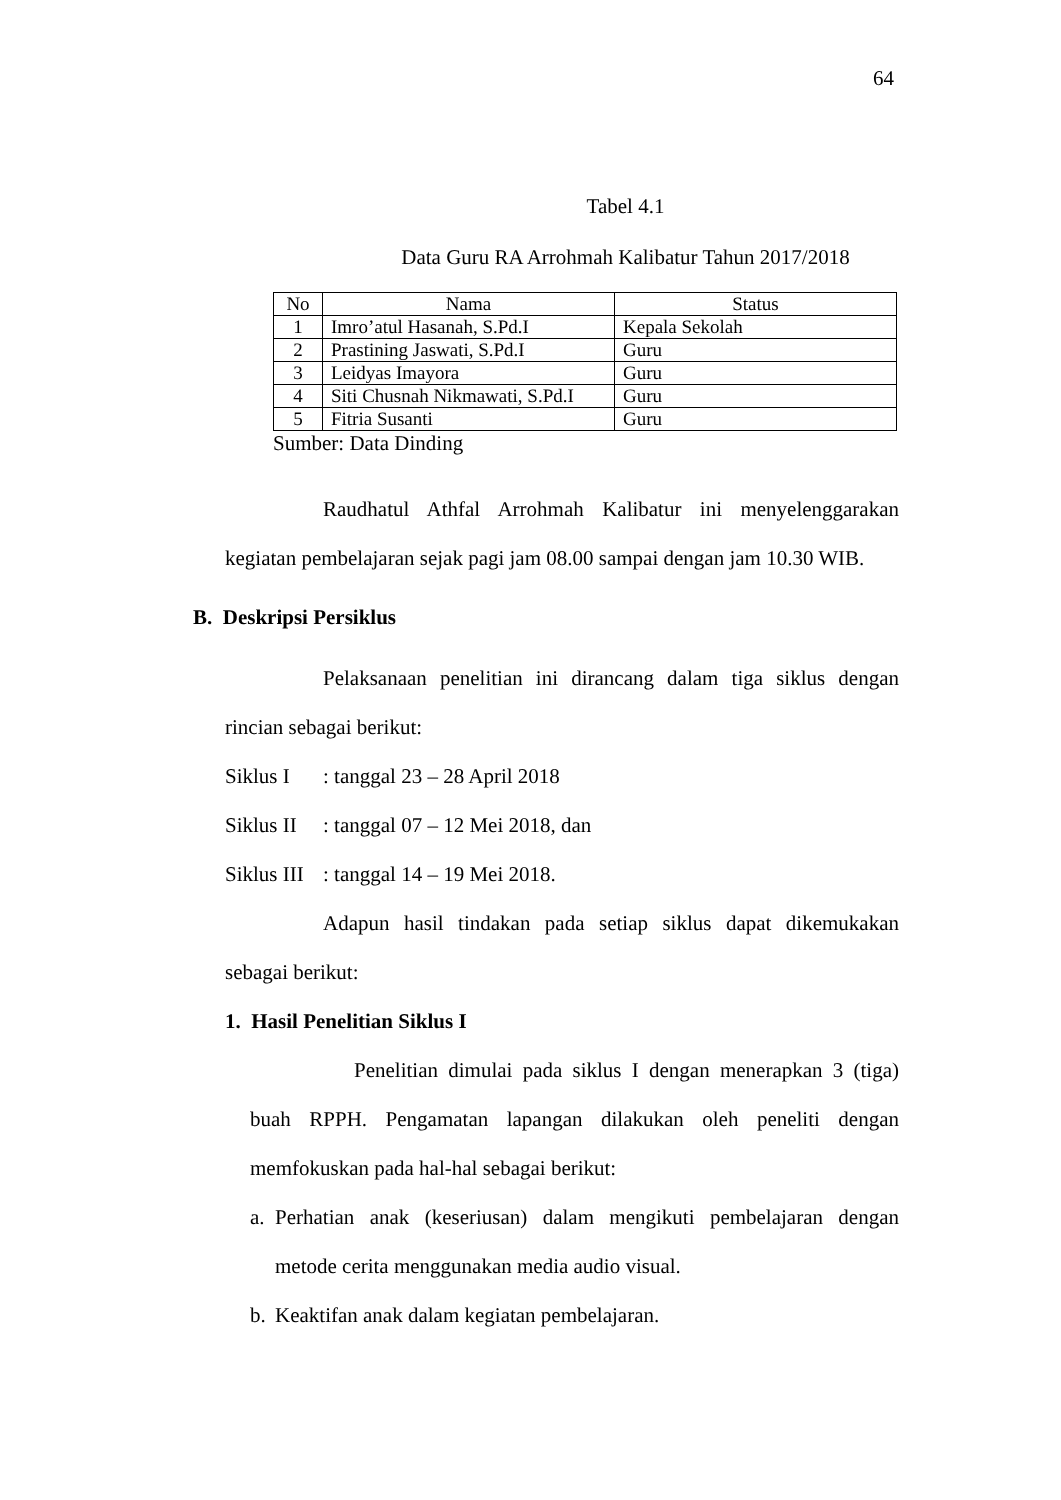64
Tabel 4.1
Data Guru RA Arrohmah Kalibatur Tahun 2017/2018
| No | Nama | Status |
| --- | --- | --- |
| 1 | Imro’atul Hasanah, S.Pd.I | Kepala Sekolah |
| 2 | Prastining Jaswati, S.Pd.I | Guru |
| 3 | Leidyas Imayora | Guru |
| 4 | Siti Chusnah Nikmawati, S.Pd.I | Guru |
| 5 | Fitria Susanti | Guru |
Sumber: Data Dinding
Raudhatul Athfal Arrohmah Kalibatur ini menyelenggarakan
kegiatan pembelajaran sejak pagi jam 08.00 sampai dengan jam 10.30 WIB.
B. Deskripsi Persiklus
Pelaksanaan penelitian ini dirancang dalam tiga siklus dengan
rincian sebagai berikut:
Siklus I: tanggal 23 – 28 April 2018
Siklus II: tanggal 07 – 12 Mei 2018, dan
Siklus III: tanggal 14 – 19 Mei 2018.
Adapun hasil tindakan pada setiap siklus dapat dikemukakan
sebagai berikut:
1. Hasil Penelitian Siklus I
Penelitian dimulai pada siklus I dengan menerapkan 3 (tiga)
buah RPPH. Pengamatan lapangan dilakukan oleh peneliti dengan
memfokuskan pada hal-hal sebagai berikut:
a.
Perhatian anak (keseriusan) dalam mengikuti pembelajaran dengan
metode cerita menggunakan media audio visual.
b.
Keaktifan anak dalam kegiatan pembelajaran.